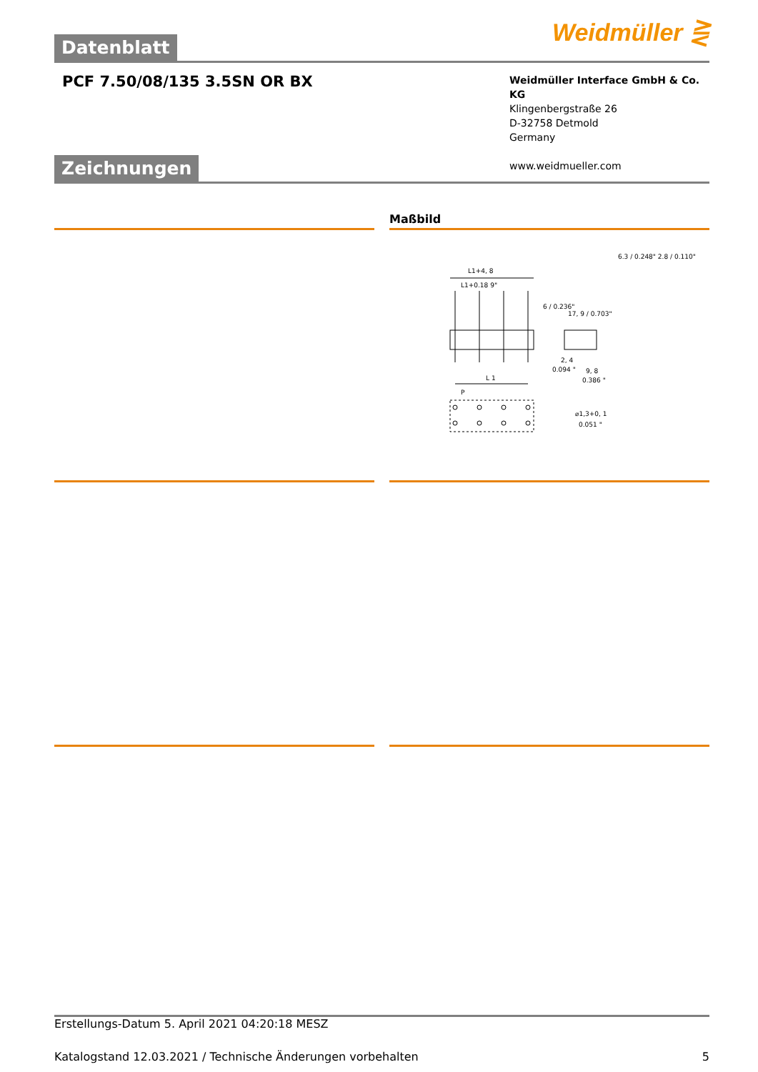Datenblatt
Weidmüller ⋛
PCF 7.50/08/135 3.5SN OR BX
Weidmüller Interface GmbH & Co. KG
Klingenbergstraße 26
D-32758 Detmold
Germany
www.weidmueller.com
Zeichnungen
Maßbild
L1+4, 8
L1+0.18 9"
L 1
P
2, 4
0.094 "
9, 8
0.386 "
⌀1,3+0, 1
0.051 "
6 / 0.236"
17, 9 / 0.703"
6.3 / 0.248" 2.8 / 0.110"
Erstellungs-Datum 5. April 2021 04:20:18 MESZ
Katalogstand 12.03.2021 / Technische Änderungen vorbehalten 5